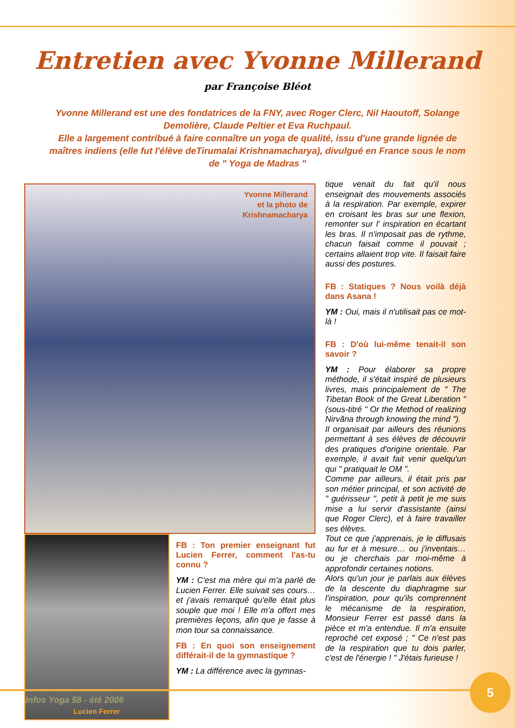Entretien avec Yvonne Millerand
par Françoise Bléot
Yvonne Millerand est une des fondatrices de la FNY, avec Roger Clerc, Nil Haoutoff, Solange Demolière, Claude Peltier et Eva Ruchpaul.
Elle a largement contribué à faire connaître un yoga de qualité, issu d'une grande lignée de maîtres indiens (elle fut l'élève deTirumalai Krishnamacharya), divulgué en France sous le nom de " Yoga de Madras "
Yvonne Millerand
et la photo de
Krishnamacharya
Lucien Ferrer
FB : Ton premier enseignant fut Lucien Ferrer, comment l'as-tu connu ?
YM : C'est ma mère qui m'a parlé de Lucien Ferrer. Elle suivait ses cours… et j'avais remarqué qu'elle était plus souple que moi ! Elle m'a offert mes premières leçons, afin que je fasse à mon tour sa connaissance.
FB : En quoi son enseignement différait-il de la gymnastique ?
YM : La différence avec la gymnas-
tique venait du fait qu'il nous enseignait des mouvements associés à la respiration. Par exemple, expirer en croisant les bras sur une flexion, remonter sur l' inspiration en écartant les bras. Il n'imposait pas de rythme, chacun faisait comme il pouvait ; certains allaient trop vite. Il faisait faire aussi des postures.
FB : Statiques ? Nous voilà déjà dans Asana !
YM : Oui, mais il n'utilisait pas ce mot-là !
FB : D'où lui-même tenait-il son savoir ?
YM : Pour élaborer sa propre méthode, il s'était inspiré de plusieurs livres, mais principalement de " The Tibetan Book of the Great Liberation " (sous-titré " Or the Method of realizing Nirvãna through knowing the mind ").
Il organisait par ailleurs des réunions permettant à ses élèves de découvrir des pratiques d'origine orientale. Par exemple, il avait fait venir quelqu'un qui " pratiquait le OM ".
Comme par ailleurs, il était pris par son métier principal, et son activité de " guérisseur ", petit à petit je me suis mise a lui servir d'assistante (ainsi que Roger Clerc), et à faire travailler ses élèves.
Tout ce que j'apprenais, je le diffusais au fur et à mesure… ou j'inventais… ou je cherchais par moi-même à approfondir certaines notions.
Alors qu'un jour je parlais aux élèves de la descente du diaphragme sur l'inspiration, pour qu'ils comprennent le mécanisme de la respiration, Monsieur Ferrer est passé dans la pièce et m'a entendue. Il m'a ensuite reproché cet exposé ; " Ce n'est pas de la respiration que tu dois parler, c'est de l'énergie ! " J'étais furieuse !
Infos Yoga 58 - été 2006
5